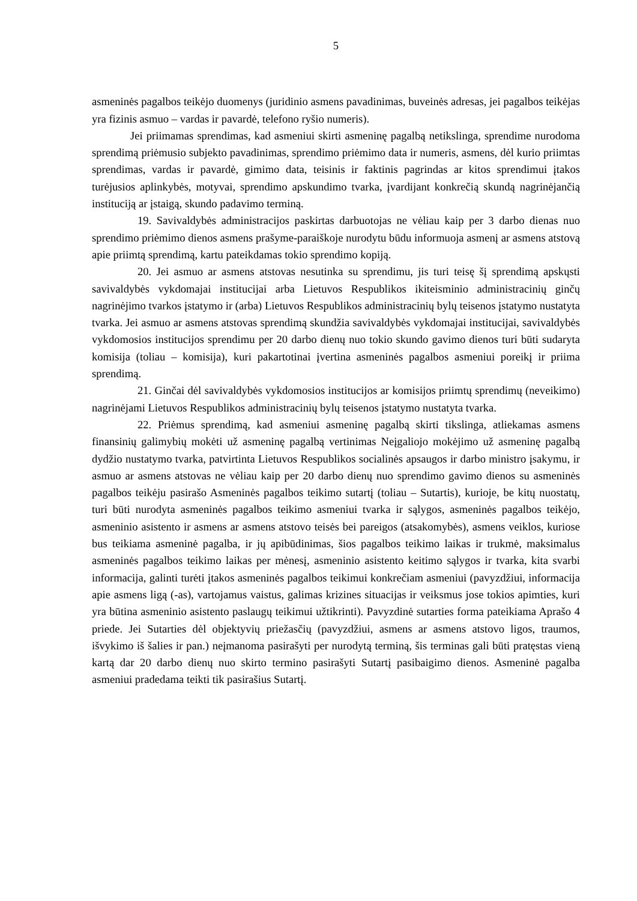5
asmeninės pagalbos teikėjo duomenys (juridinio asmens pavadinimas, buveinės adresas, jei pagalbos teikėjas yra fizinis asmuo – vardas ir pavardė, telefono ryšio numeris).
Jei priimamas sprendimas, kad asmeniui skirti asmeninę pagalbą netikslinga, sprendime nurodoma sprendimą priėmusio subjekto pavadinimas, sprendimo priėmimo data ir numeris, asmens, dėl kurio priimtas sprendimas, vardas ir pavardė, gimimo data, teisinis ir faktinis pagrindas ar kitos sprendimui įtakos turėjusios aplinkybės, motyvai, sprendimo apskundimo tvarka, įvardijant konkrečią skundą nagrinėjančią instituciją ar įstaigą, skundo padavimo terminą.
19. Savivaldybės administracijos paskirtas darbuotojas ne vėliau kaip per 3 darbo dienas nuo sprendimo priėmimo dienos asmens prašyme-paraiškoje nurodytu būdu informuoja asmenį ar asmens atstovą apie priimtą sprendimą, kartu pateikdamas tokio sprendimo kopiją.
20. Jei asmuo ar asmens atstovas nesutinka su sprendimu, jis turi teisę šį sprendimą apskųsti savivaldybės vykdomajai institucijai arba Lietuvos Respublikos ikiteisminio administracinių ginčų nagrinėjimo tvarkos įstatymo ir (arba) Lietuvos Respublikos administracinių bylų teisenos įstatymo nustatyta tvarka. Jei asmuo ar asmens atstovas sprendimą skundžia savivaldybės vykdomajai institucijai, savivaldybės vykdomosios institucijos sprendimu per 20 darbo dienų nuo tokio skundo gavimo dienos turi būti sudaryta komisija (toliau – komisija), kuri pakartotinai įvertina asmeninės pagalbos asmeniui poreikį ir priima sprendimą.
21. Ginčai dėl savivaldybės vykdomosios institucijos ar komisijos priimtų sprendimų (neveikimo) nagrinėjami Lietuvos Respublikos administracinių bylų teisenos įstatymo nustatyta tvarka.
22. Priėmus sprendimą, kad asmeniui asmeninę pagalbą skirti tikslinga, atliekamas asmens finansinių galimybių mokėti už asmeninę pagalbą vertinimas Neįgaliojo mokėjimo už asmeninę pagalbą dydžio nustatymo tvarka, patvirtinta Lietuvos Respublikos socialinės apsaugos ir darbo ministro įsakymu, ir asmuo ar asmens atstovas ne vėliau kaip per 20 darbo dienų nuo sprendimo gavimo dienos su asmeninės pagalbos teikėju pasirašo Asmeninės pagalbos teikimo sutartį (toliau – Sutartis), kurioje, be kitų nuostatų, turi būti nurodyta asmeninės pagalbos teikimo asmeniui tvarka ir sąlygos, asmeninės pagalbos teikėjo, asmeninio asistento ir asmens ar asmens atstovo teisės bei pareigos (atsakomybės), asmens veiklos, kuriose bus teikiama asmeninė pagalba, ir jų apibūdinimas, šios pagalbos teikimo laikas ir trukmė, maksimalus asmeninės pagalbos teikimo laikas per mėnesį, asmeninio asistento keitimo sąlygos ir tvarka, kita svarbi informacija, galinti turėti įtakos asmeninės pagalbos teikimui konkrečiam asmeniui (pavyzdžiui, informacija apie asmens ligą (-as), vartojamus vaistus, galimas krizines situacijas ir veiksmus jose tokios apimties, kuri yra būtina asmeninio asistento paslaugų teikimui užtikrinti). Pavyzdinė sutarties forma pateikiama Aprašo 4 priede. Jei Sutarties dėl objektyvių priežasčių (pavyzdžiui, asmens ar asmens atstovo ligos, traumos, išvykimo iš šalies ir pan.) neįmanoma pasirašyti per nurodytą terminą, šis terminas gali būti pratęstas vieną kartą dar 20 darbo dienų nuo skirto termino pasirašyti Sutartį pasibaigimo dienos. Asmeninė pagalba asmeniui pradedama teikti tik pasirašius Sutartį.